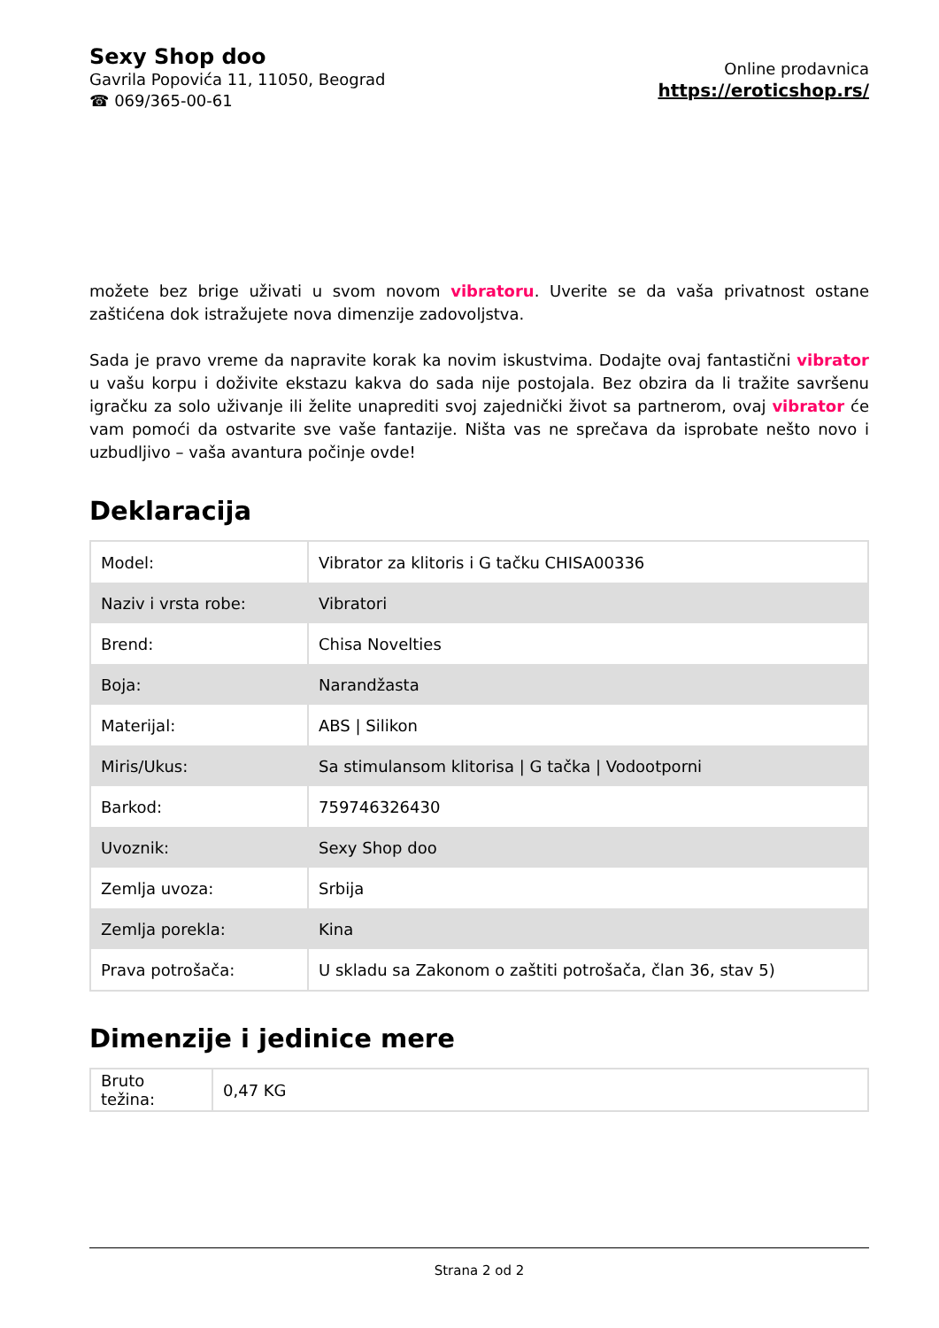Sexy Shop doo
Gavrila Popovića 11, 11050, Beograd
☎ 069/365-00-61
Online prodavnica
https://eroticshop.rs/
možete bez brige uživati u svom novom vibratoru. Uverite se da vaša privatnost ostane zaštićena dok istražujete nova dimenzije zadovoljstva.
Sada je pravo vreme da napravite korak ka novim iskustvima. Dodajte ovaj fantastični vibrator u vašu korpu i doživite ekstazu kakva do sada nije postojala. Bez obzira da li tražite savršenu igračku za solo uživanje ili želite unaprediti svoj zajednički život sa partnerom, ovaj vibrator će vam pomoći da ostvarite sve vaše fantazije. Ništa vas ne sprečava da isprobate nešto novo i uzbudljivo – vaša avantura počinje ovde!
Deklaracija
| Model: | Vibrator za klitoris i G tačku CHISA00336 |
| Naziv i vrsta robe: | Vibratori |
| Brend: | Chisa Novelties |
| Boja: | Narandžasta |
| Materijal: | ABS / Silikon |
| Miris/Ukus: | Sa stimulansom klitorisa / G tačka / Vodootporni |
| Barkod: | 759746326430 |
| Uvoznik: | Sexy Shop doo |
| Zemlja uvoza: | Srbija |
| Zemlja porekla: | Kina |
| Prava potrošača: | U skladu sa Zakonom o zaštiti potrošača, član 36, stav 5) |
Dimenzije i jedinice mere
| Bruto težina: | 0,47 KG |
Strana 2 od 2